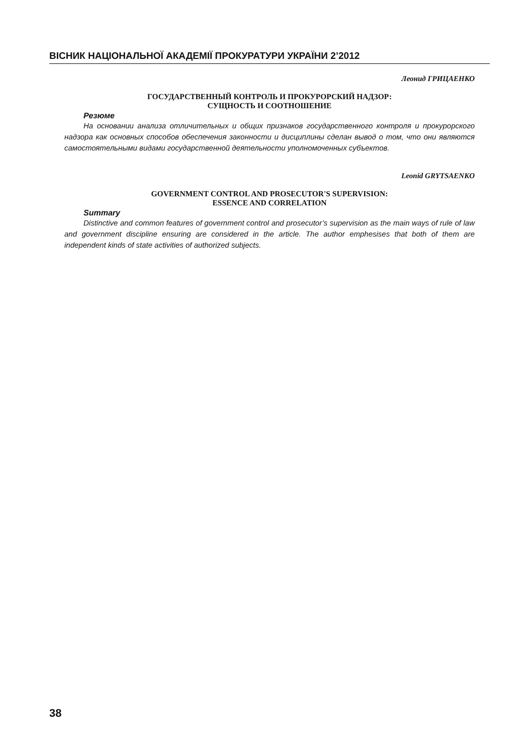ВІСНИК НАЦІОНАЛЬНОЇ АКАДЕМІЇ ПРОКУРАТУРИ УКРАЇНИ 2’2012
Леонид ГРИЦАЕНКО
ГОСУДАРСТВЕННЫЙ КОНТРОЛЬ И ПРОКУРОРСКИЙ НАДЗОР:
СУЩНОСТЬ И СООТНОШЕНИЕ
Резюме
На основании анализа отличительных и общих признаков государственного контроля и прокурорского надзора как основных способов обеспечения законности и дисциплины сделан вывод о том, что они являются самостоятельными видами государственной деятельности уполномоченных субъектов.
Leonid GRYTSAENKO
GOVERNMENT CONTROL AND PROSECUTOR'S SUPERVISION:
ESSENCE AND CORRELATION
Summary
Distinctive and common features of government control and prosecutor’s supervision as the main ways of rule of law and government discipline ensuring are considered in the article. The author emphesises that both of them are independent kinds of state activities of authorized subjects.
38